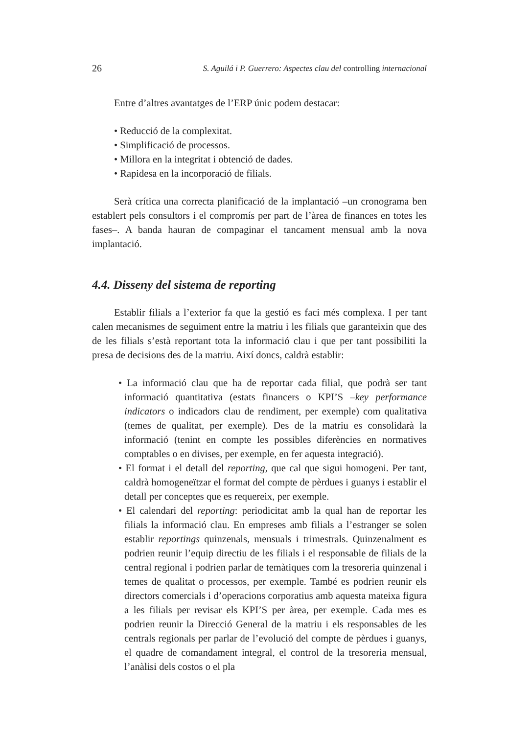26 S. Aguilá i P. Guerrero: Aspectes clau del controlling internacional
Entre d’altres avantatges de l’ERP únic podem destacar:
• Reducció de la complexitat.
• Simplificació de processos.
• Millora en la integritat i obtenció de dades.
• Rapidesa en la incorporació de filials.
Serà crítica una correcta planificació de la implantació –un cronograma ben establert pels consultors i el compromís per part de l’àrea de finances en totes les fases–. A banda hauran de compaginar el tancament mensual amb la nova implantació.
4.4. Disseny del sistema de reporting
Establir filials a l’exterior fa que la gestió es faci més complexa. I per tant calen mecanismes de seguiment entre la matriu i les filials que garanteixin que des de les filials s’està reportant tota la informació clau i que per tant possibiliti la presa de decisions des de la matriu. Així doncs, caldrà establir:
• La informació clau que ha de reportar cada filial, que podrà ser tant informació quantitativa (estats financers o KPI’S –key performance indicators o indicadors clau de rendiment, per exemple) com qualitativa (temes de qualitat, per exemple). Des de la matriu es consolidarà la informació (tenint en compte les possibles diferències en normatives comptables o en divises, per exemple, en fer aquesta integració).
• El format i el detall del reporting, que cal que sigui homogeni. Per tant, caldrà homogeneïtzar el format del compte de pèrdues i guanys i establir el detall per conceptes que es requereix, per exemple.
• El calendari del reporting: periodicitat amb la qual han de reportar les filials la informació clau. En empreses amb filials a l’estranger se solen establir reportings quinzenals, mensuals i trimestrals. Quinzenalment es podrien reunir l’equip directiu de les filials i el responsable de filials de la central regional i podrien parlar de temàtiques com la tresoreria quinzenal i temes de qualitat o processos, per exemple. També es podrien reunir els directors comercials i d’operacions corporatius amb aquesta mateixa figura a les filials per revisar els KPI’S per àrea, per exemple. Cada mes es podrien reunir la Direcció General de la matriu i els responsables de les centrals regionals per parlar de l’evolució del compte de pèrdues i guanys, el quadre de comandament integral, el control de la tresoreria mensual, l’anàlisi dels costos o el pla